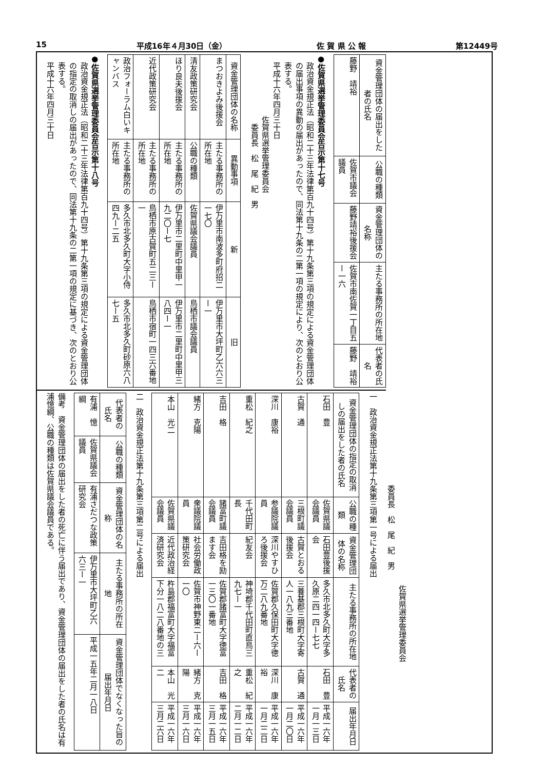15 平成16年４月30日（金） 佐 賀 県 公 報 第12449号
| 資金管理団体の届出をした者の氏名 | 公職の種類 | 資金管理団体の名称 | 主たる事務所の所在地 | 代表者の氏名 |
| --- | --- | --- | --- | --- |
| 藤野 靖裕 | 佐賀市議会議員 | 藤野靖裕後援会 | 佐賀市南佐賀一丁目五ー一六 | 藤野 靖裕 |
●佐賀県選挙管理委員会告示第十七号
政治資金規正法（昭和二十三年法律第百九十四号）第十九条第三項の規定による資金管理団体の届出事項の異動の届出があったので、同法第十九条の二第一項の規定により、次のとおり公表する。
平成十六年四月三十日
佐賀県選挙管理委員会
委員長　松　尾　紀　男
| 資金管理団体の名称 | 異動事項 | 新 | 旧 |
| --- | --- | --- | --- |
| まつおきよみ後援会 | 主たる事務所の所在地 | 伊万里市南波多町府招二一七〇 | 伊万里市大坪町乙六六三ー一 |
| 清友政策研究会 | 公職の種類 | 佐賀県議会議員 | 鳥栖市議会議員 |
| ほり良夫後援会 | 主たる事務所の所在地 | 伊万里市二里町中里甲一九二〇ー七 | 伊万里市二里町中里甲三八四ー一 |
| 近代政策研究会 | 主たる事務所の所在地 | 鳥栖市原古賀町五二三ー一 | 鳥栖市宿町一四三六番地 |
| 政治フォーラム白いキャンバス | 主たる事務所の所在地 | 多久市北多久町大字小侍四九ー二五 | 多久市北多久町砂原六八七ー五 |
●佐賀県選挙管理委員会告示第十八号
政治資金規正法（昭和二十三年法律第百九十四号）第十九条第三項の規定による資金管理団体の指定の取消しの届出があったので、同法第十九条の二第一項の規定に基づき、次のとおり公表する。
平成十六年四月三十日
佐賀県選挙管理委員会
委員長　松　尾　紀　男
一　政治資金規正法第十九条第三項第一号による届出
| 資金管理団体の指定の取消しの届出をした者の氏名 | 公職の種類 | 資金管理団体の名称 | 主たる事務所の所在地 | 代表者の氏名 | 届出年月日 |
| --- | --- | --- | --- | --- | --- |
| 石田 豊 | 佐賀県議会議員 | 石田豊後援会 | 多久市北多久町大字多久原二四一四ー七七 | 石田 豊 | 平成一六年一月一三日 |
| 古賀 通 | 三根町議会議員 | 古賀とおる後援会 | 三養基郡三根町大字寄人一八九三番地 | 古賀 通 | 平成一六年一月二〇日 |
| 深川 康裕 | 参議院議員 | 深川やすひろ後援会 | 佐賀郡久保田町大字徳万二八九番地 | 深川 康裕 | 平成一六年一月二二日 |
| 重松 紀之 | 千代田町長 | 紀友会 | 神埼郡千代田町直鳥三九七ー一 | 重松 紀之 | 平成一六年二月一二日 |
| 吉田 格 | 諸富町議会議員 | 吉田格を励ます会 | 佐賀郡諸富町大字徳富一三〇一番地 | 吉田 格 | 平成一六年三月一五日 |
| 緒方 克陽 | 衆議院議員 | 社会労働政策研究会 | 佐賀市神野東二ー六ー一〇 | 緒方 克陽 | 平成一六年三月一六日 |
| 本山 光二 | 佐賀県議会議員 | 近代政治経済研究会 | 杵島郡福富町大字福富下分一八二八番地の三 | 本山 光二 | 平成一六年三月二六日 |
二　政治資金規正法第十九条第三項第二号による届出
| 代表者の氏名 | 公職の種類 | 資金管理団体の名称 | 主たる事務所の所在地 | 資金管理団体でなくなった旨の届出年月日 |
| --- | --- | --- | --- | --- |
| 有浦 憶綱 | 佐賀県議会議員 | 有浦さだつな政策研究会 | 伊万里市大坪町乙六六三ー一 | 平成一五年二月一八日 |
備考　資金管理団体の届出をした者の死亡に伴う届出であり、資金管理団体の届出をした者の氏名は有浦憶綱、公職の種類は佐賀県議会議員である。